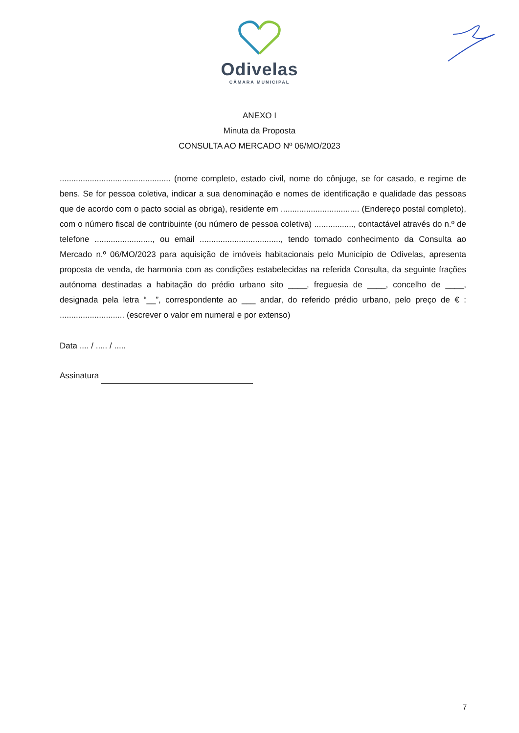Odivelas
CÂMARA MUNICIPAL
ANEXO I
Minuta da Proposta
CONSULTA AO MERCADO Nº 06/MO/2023
................................................ (nome completo, estado civil, nome do cônjuge, se for casado, e regime de bens. Se for pessoa coletiva, indicar a sua denominação e nomes de identificação e qualidade das pessoas que de acordo com o pacto social as obriga), residente em .................................. (Endereço postal completo), com o número fiscal de contribuinte (ou número de pessoa coletiva) ................., contactável através do n.º de telefone ........................., ou email ..................................., tendo tomado conhecimento da Consulta ao Mercado n.º 06/MO/2023 para aquisição de imóveis habitacionais pelo Município de Odivelas, apresenta proposta de venda, de harmonia com as condições estabelecidas na referida Consulta, da seguinte frações autónoma destinadas a habitação do prédio urbano sito ____, freguesia de ____, concelho de ____, designada pela letra “__”, correspondente ao ___ andar, do referido prédio urbano, pelo preço de € : ............................ (escrever o valor em numeral e por extenso)
Data .... / ..... / .....
Assinatura
7